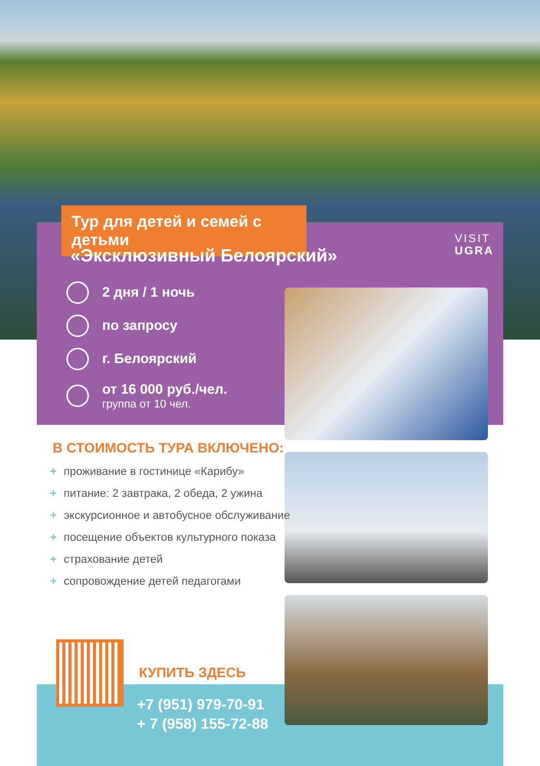Тур для детей и семей с детьми
«Эксклюзивный Белоярский»
VISIT
UGRA
2 дня / 1 ночь
по запросу
г. Белоярский
от 16 000 руб./чел.
группа от 10 чел.
В СТОИМОСТЬ ТУРА ВКЛЮЧЕНО:
+ проживание в гостинице «Карибу»
+ питание: 2 завтрака, 2 обеда, 2 ужина
+ экскурсионное и автобусное обслуживание
+ посещение объектов культурного показа
+ страхование детей
+ сопровождение детей педагогами
КУПИТЬ ЗДЕСЬ
+7 (951) 979-70-91
+ 7 (958) 155-72-88